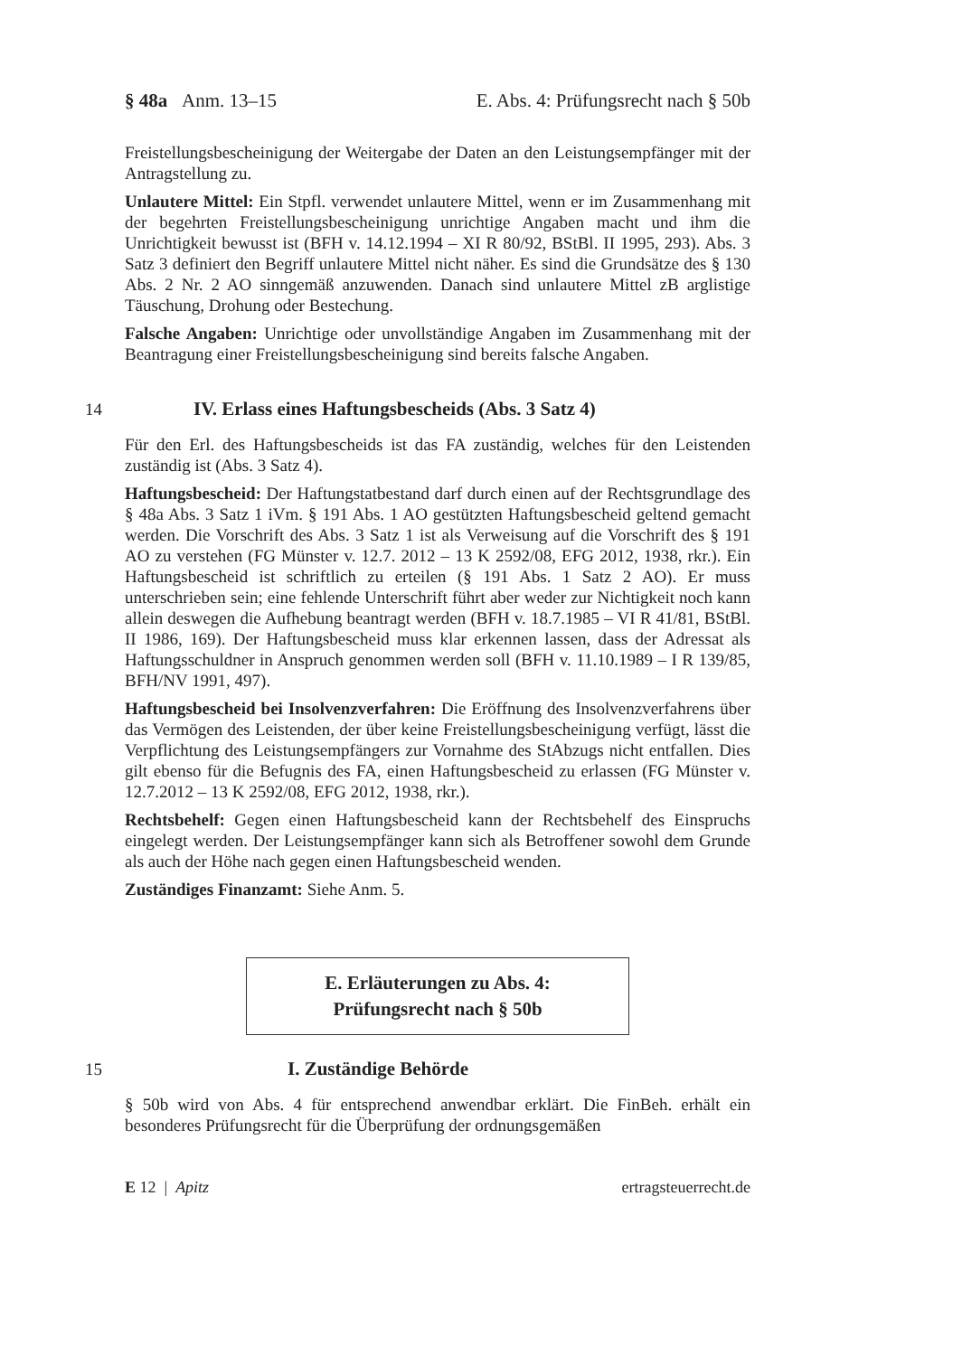§ 48a Anm. 13–15 E. Abs. 4: Prüfungsrecht nach § 50b
Freistellungsbescheinigung der Weitergabe der Daten an den Leistungsempfänger mit der Antragstellung zu.
Unlautere Mittel: Ein Stpfl. verwendet unlautere Mittel, wenn er im Zusammenhang mit der begehrten Freistellungsbescheinigung unrichtige Angaben macht und ihm die Unrichtigkeit bewusst ist (BFH v. 14.12.1994 – XI R 80/92, BStBl. II 1995, 293). Abs. 3 Satz 3 definiert den Begriff unlautere Mittel nicht näher. Es sind die Grundsätze des § 130 Abs. 2 Nr. 2 AO sinngemäß anzuwenden. Danach sind unlautere Mittel zB arglistige Täuschung, Drohung oder Bestechung.
Falsche Angaben: Unrichtige oder unvollständige Angaben im Zusammenhang mit der Beantragung einer Freistellungsbescheinigung sind bereits falsche Angaben.
14 IV. Erlass eines Haftungsbescheids (Abs. 3 Satz 4)
Für den Erl. des Haftungsbescheids ist das FA zuständig, welches für den Leistenden zuständig ist (Abs. 3 Satz 4).
Haftungsbescheid: Der Haftungstatbestand darf durch einen auf der Rechtsgrundlage des § 48a Abs. 3 Satz 1 iVm. § 191 Abs. 1 AO gestützten Haftungsbescheid geltend gemacht werden. Die Vorschrift des Abs. 3 Satz 1 ist als Verweisung auf die Vorschrift des § 191 AO zu verstehen (FG Münster v. 12.7. 2012 – 13 K 2592/08, EFG 2012, 1938, rkr.). Ein Haftungsbescheid ist schriftlich zu erteilen (§ 191 Abs. 1 Satz 2 AO). Er muss unterschrieben sein; eine fehlende Unterschrift führt aber weder zur Nichtigkeit noch kann allein deswegen die Aufhebung beantragt werden (BFH v. 18.7.1985 – VI R 41/81, BStBl. II 1986, 169). Der Haftungsbescheid muss klar erkennen lassen, dass der Adressat als Haftungsschuldner in Anspruch genommen werden soll (BFH v. 11.10.1989 – I R 139/85, BFH/NV 1991, 497).
Haftungsbescheid bei Insolvenzverfahren: Die Eröffnung des Insolvenzverfahrens über das Vermögen des Leistenden, der über keine Freistellungsbescheinigung verfügt, lässt die Verpflichtung des Leistungsempfängers zur Vornahme des StAbzugs nicht entfallen. Dies gilt ebenso für die Befugnis des FA, einen Haftungsbescheid zu erlassen (FG Münster v. 12.7.2012 – 13 K 2592/08, EFG 2012, 1938, rkr.).
Rechtsbehelf: Gegen einen Haftungsbescheid kann der Rechtsbehelf des Einspruchs eingelegt werden. Der Leistungsempfänger kann sich als Betroffener sowohl dem Grunde als auch der Höhe nach gegen einen Haftungsbescheid wenden.
Zuständiges Finanzamt: Siehe Anm. 5.
E. Erläuterungen zu Abs. 4:
Prüfungsrecht nach § 50b
15 I. Zuständige Behörde
§ 50b wird von Abs. 4 für entsprechend anwendbar erklärt. Die FinBeh. erhält ein besonderes Prüfungsrecht für die Überprüfung der ordnungsgemäßen
E 12 | Apitz ertragsteuerrecht.de